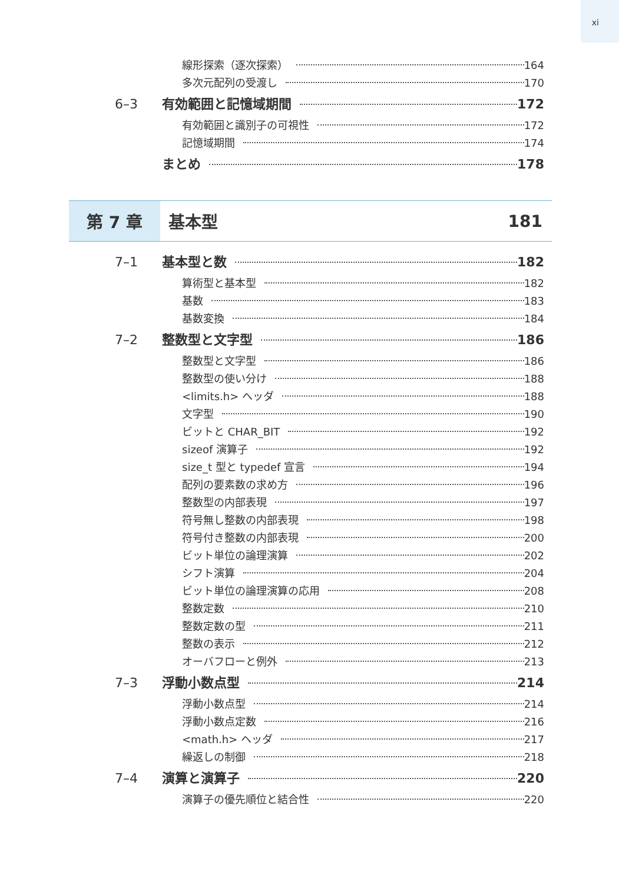xi
線形探索（逐次探索） 164
多次元配列の受渡し 170
6–3 有効範囲と記憶域期間 172
有効範囲と識別子の可視性 172
記憶域期間 174
まとめ 178
第 7 章 基本型 181
7–1 基本型と数 182
算術型と基本型 182
基数 183
基数変換 184
7–2 整数型と文字型 186
整数型と文字型 186
整数型の使い分け 188
<limits.h> ヘッダ 188
文字型 190
ビットと CHAR_BIT 192
sizeof 演算子 192
size_t 型と typedef 宣言 194
配列の要素数の求め方 196
整数型の内部表現 197
符号無し整数の内部表現 198
符号付き整数の内部表現 200
ビット単位の論理演算 202
シフト演算 204
ビット単位の論理演算の応用 208
整数定数 210
整数定数の型 211
整数の表示 212
オーバフローと例外 213
7–3 浮動小数点型 214
浮動小数点型 214
浮動小数点定数 216
<math.h> ヘッダ 217
繰返しの制御 218
7–4 演算と演算子 220
演算子の優先順位と結合性 220